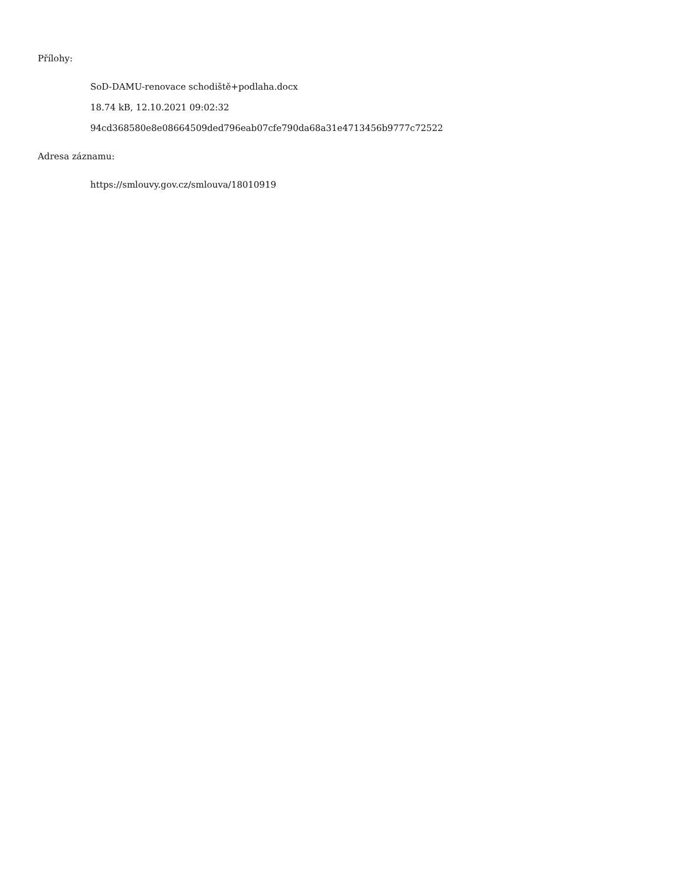Přílohy:
SoD-DAMU-renovace schodiště+podlaha.docx
18.74 kB, 12.10.2021 09:02:32
94cd368580e8e08664509ded796eab07cfe790da68a31e4713456b9777c72522
Adresa záznamu:
https://smlouvy.gov.cz/smlouva/18010919